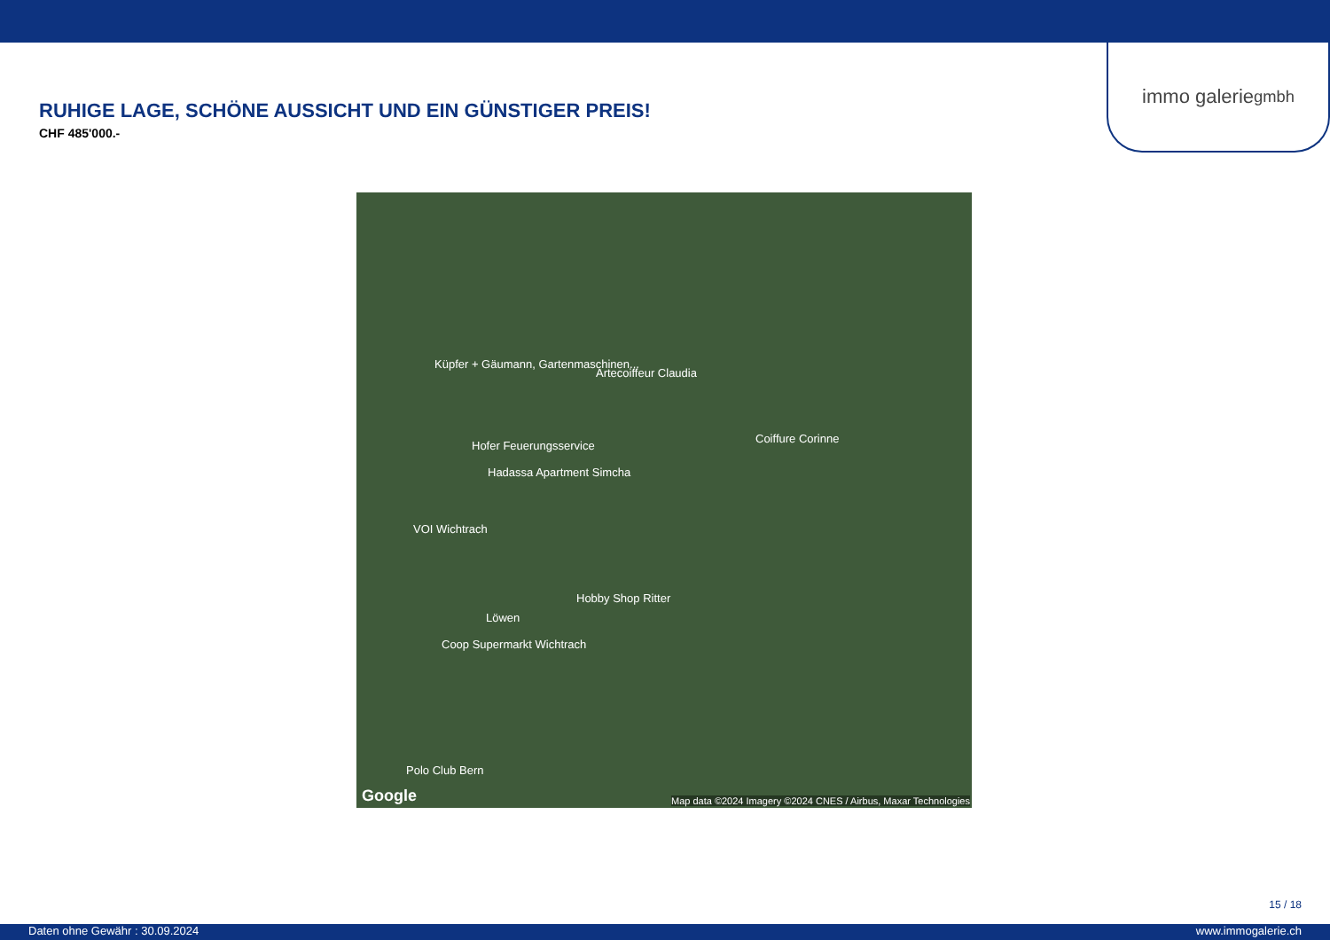immo galerie gmbh
RUHIGE LAGE, SCHÖNE AUSSICHT UND EIN GÜNSTIGER PREIS!
CHF 485'000.-
Küpfer + Gäumann, Gartenmaschinen...
Artecoiffeur Claudia
Hofer Feuerungsservice
Coiffure Corinne
Hadassa Apartment Simcha
VOI Wichtrach
Hobby Shop Ritter
Löwen
Coop Supermarkt Wichtrach
Polo Club Bern
Google Map data ©2024 Imagery ©2024 CNES / Airbus, Maxar Technologies
15 / 18
Daten ohne Gewähr : 30.09.2024 www.immogalerie.ch